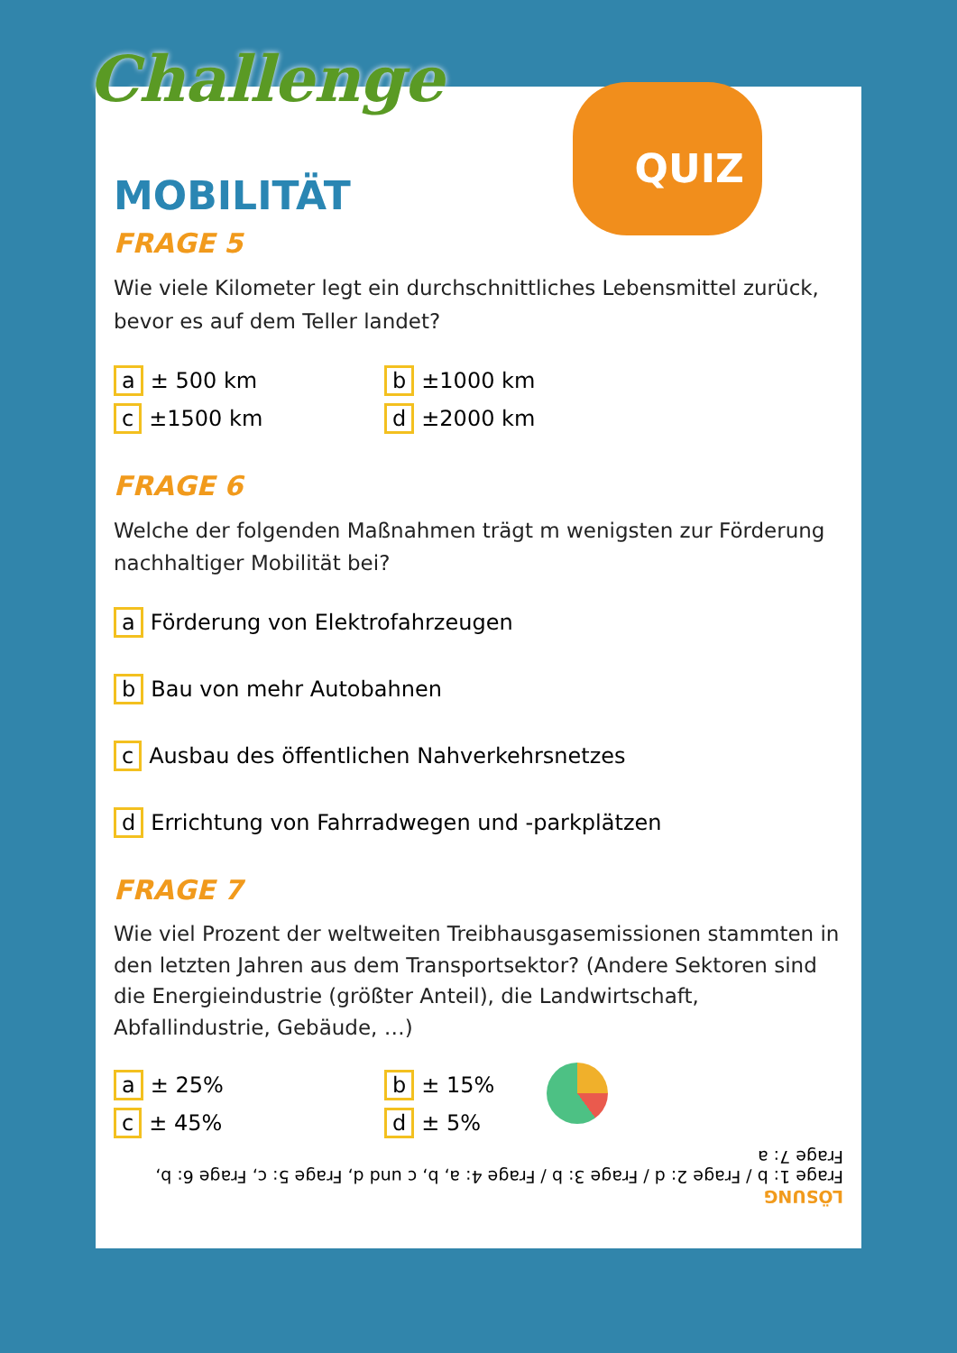Challenge QUIZ
MOBILITÄT
FRAGE 5
Wie viele Kilometer legt ein durchschnittliches Lebensmittel zurück, bevor es auf dem Teller landet?
a ± 500 km
b ±1000 km
c ±1500 km
d ±2000 km
FRAGE 6
Welche der folgenden Maßnahmen trägt m wenigsten zur Förderung nachhaltiger Mobilität bei?
a Förderung von Elektrofahrzeugen
b Bau von mehr Autobahnen
c Ausbau des öffentlichen Nahverkehrsnetzes
d Errichtung von Fahrradwegen und -parkplätzen
FRAGE 7
Wie viel Prozent der weltweiten Treibhausgasemissionen stammten in den letzten Jahren aus dem Transportsektor? (Andere Sektoren sind die Energieindustrie (größter Anteil), die Landwirtschaft, Abfallindustrie, Gebäude, …)
a ± 25%
b ± 15%
c ± 45%
d ± 5%
LÖSUNG
Frage 1: b / Frage 2: d / Frage 3: b / Frage 4: a, b, c und d, Frage 5: c, Frage 6: b, Frage 7: a